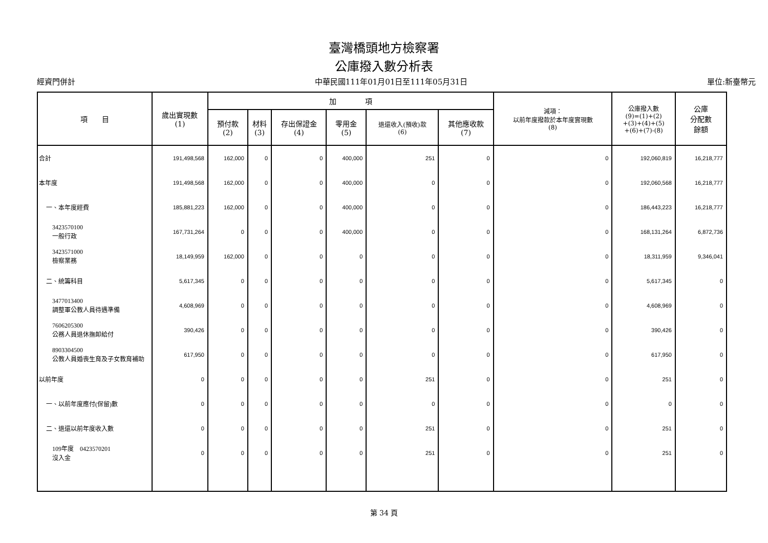臺灣橋頭地方檢察署
公庫撥入數分析表
經資門併計 中華民國111年01月01日至111年05月31日 單位:新臺幣元
| 項 目 | 歲出實現數 (1) | 加 項 | | | | | | 減項： 以前年度撥款於本年度實現數 (8) | 公庫撥入數 (9)=(1)+(2) +(3)+(4)+(5) +(6)+(7)-(8) | 公庫 分配數 餘額 |
| --- | --- | --- | --- | --- | --- | --- | --- | --- | --- | --- |
| | | 預付款 (2) | 材料 (3) | 存出保證金 (4) | 零用金 (5) | 退還收入(預收)款 (6) | 其他應收款 (7) | | | |
| 合計 | 191,498,568 | 162,000 | 0 | 0 | 400,000 | 251 | 0 | 0 | 192,060,819 | 16,218,777 |
| 本年度 | 191,498,568 | 162,000 | 0 | 0 | 400,000 | 0 | 0 | 0 | 192,060,568 | 16,218,777 |
| 一、本年度經費 | 185,881,223 | 162,000 | 0 | 0 | 400,000 | 0 | 0 | 0 | 186,443,223 | 16,218,777 |
| 3423570100 一般行政 | 167,731,264 | 0 | 0 | 0 | 400,000 | 0 | 0 | 0 | 168,131,264 | 6,872,736 |
| 3423571000 檢察業務 | 18,149,959 | 162,000 | 0 | 0 | 0 | 0 | 0 | 0 | 18,311,959 | 9,346,041 |
| 二、統籌科目 | 5,617,345 | 0 | 0 | 0 | 0 | 0 | 0 | 0 | 5,617,345 | 0 |
| 3477013400 調整軍公教人員待遇準備 | 4,608,969 | 0 | 0 | 0 | 0 | 0 | 0 | 0 | 4,608,969 | 0 |
| 7606205300 公務人員退休撫卹給付 | 390,426 | 0 | 0 | 0 | 0 | 0 | 0 | 0 | 390,426 | 0 |
| 8903304500 公教人員婚喪生育及子女教育補助 | 617,950 | 0 | 0 | 0 | 0 | 0 | 0 | 0 | 617,950 | 0 |
| 以前年度 | 0 | 0 | 0 | 0 | 0 | 251 | 0 | 0 | 251 | 0 |
| 一、以前年度應付(保留)數 | 0 | 0 | 0 | 0 | 0 | 0 | 0 | 0 | 0 | 0 |
| 二、退還以前年度收入數 | 0 | 0 | 0 | 0 | 0 | 251 | 0 | 0 | 251 | 0 |
| 109年度 0423570201 沒入金 | 0 | 0 | 0 | 0 | 0 | 251 | 0 | 0 | 251 | 0 |
第 34 頁